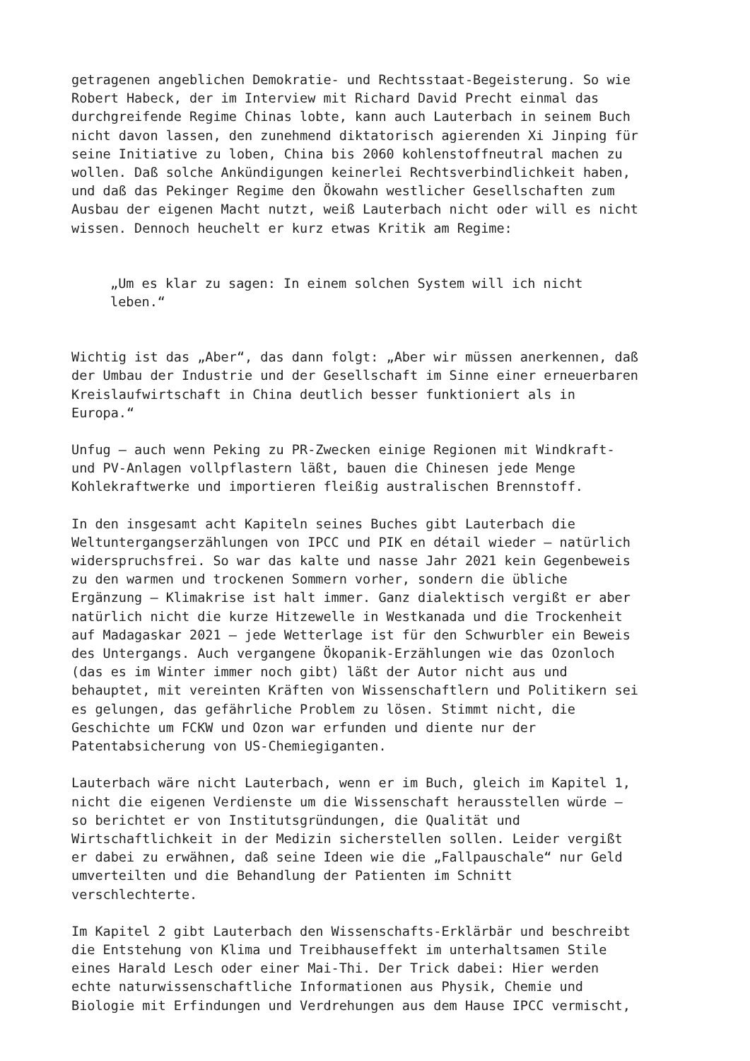getragenen angeblichen Demokratie- und Rechtsstaat-Begeisterung. So wie Robert Habeck, der im Interview mit Richard David Precht einmal das durchgreifende Regime Chinas lobte, kann auch Lauterbach in seinem Buch nicht davon lassen, den zunehmend diktatorisch agierenden Xi Jinping für seine Initiative zu loben, China bis 2060 kohlenstoffneutral machen zu wollen. Daß solche Ankündigungen keinerlei Rechtsverbindlichkeit haben, und daß das Pekinger Regime den Ökowahn westlicher Gesellschaften zum Ausbau der eigenen Macht nutzt, weiß Lauterbach nicht oder will es nicht wissen. Dennoch heuchelt er kurz etwas Kritik am Regime:
„Um es klar zu sagen: In einem solchen System will ich nicht leben.“
Wichtig ist das „Aber“, das dann folgt: „Aber wir müssen anerkennen, daß der Umbau der Industrie und der Gesellschaft im Sinne einer erneuerbaren Kreislaufwirtschaft in China deutlich besser funktioniert als in Europa.“
Unfug – auch wenn Peking zu PR-Zwecken einige Regionen mit Windkraft- und PV-Anlagen vollpflastern läßt, bauen die Chinesen jede Menge Kohlekraftwerke und importieren fleißig australischen Brennstoff.
In den insgesamt acht Kapiteln seines Buches gibt Lauterbach die Weltuntergangserzählungen von IPCC und PIK en détail wieder – natürlich widerspruchsfrei. So war das kalte und nasse Jahr 2021 kein Gegenbeweis zu den warmen und trockenen Sommern vorher, sondern die übliche Ergänzung – Klimakrise ist halt immer. Ganz dialektisch vergißt er aber natürlich nicht die kurze Hitzewelle in Westkanada und die Trockenheit auf Madagaskar 2021 – jede Wetterlage ist für den Schwurbler ein Beweis des Untergangs. Auch vergangene Ökopanik-Erzählungen wie das Ozonloch (das es im Winter immer noch gibt) läßt der Autor nicht aus und behauptet, mit vereinten Kräften von Wissenschaftlern und Politikern sei es gelungen, das gefährliche Problem zu lösen. Stimmt nicht, die Geschichte um FCKW und Ozon war erfunden und diente nur der Patentabsicherung von US-Chemiegiganten.
Lauterbach wäre nicht Lauterbach, wenn er im Buch, gleich im Kapitel 1, nicht die eigenen Verdienste um die Wissenschaft herausstellen würde – so berichtet er von Institutsgründungen, die Qualität und Wirtschaftlichkeit in der Medizin sicherstellen sollen. Leider vergißt er dabei zu erwähnen, daß seine Ideen wie die „Fallpauschale“ nur Geld umverteilten und die Behandlung der Patienten im Schnitt verschlechterte.
Im Kapitel 2 gibt Lauterbach den Wissenschafts-Erklärbär und beschreibt die Entstehung von Klima und Treibhauseffekt im unterhaltsamen Stile eines Harald Lesch oder einer Mai-Thi. Der Trick dabei: Hier werden echte naturwissenschaftliche Informationen aus Physik, Chemie und Biologie mit Erfindungen und Verdrehungen aus dem Hause IPCC vermischt,